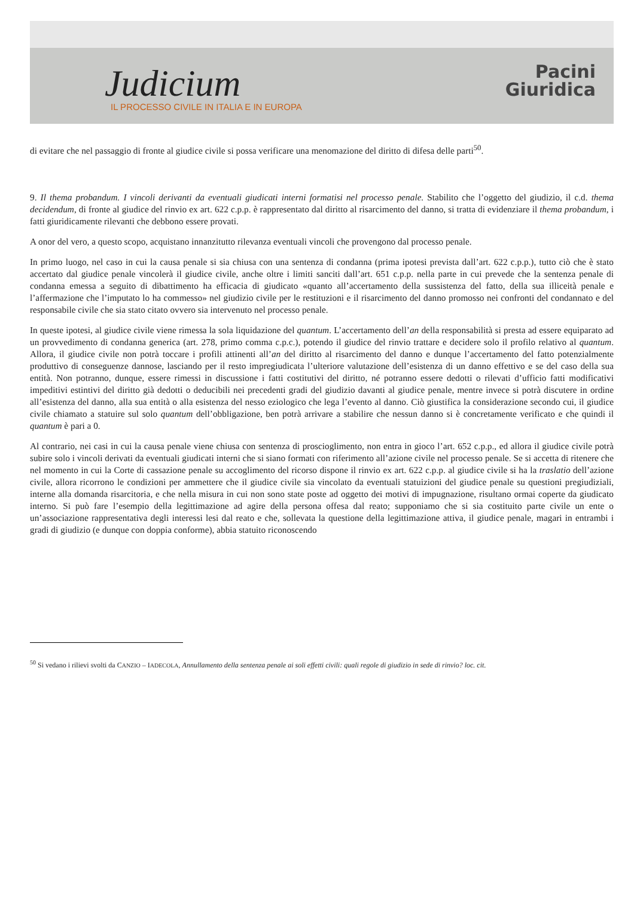Judicium
IL PROCESSO CIVILE IN ITALIA E IN EUROPA
Pacini
Giuridica
di evitare che nel passaggio di fronte al giudice civile si possa verificare una menomazione del diritto di difesa delle parti<sup>50</sup>.
9. Il thema probandum. I vincoli derivanti da eventuali giudicati interni formatisi nel processo penale. Stabilito che l’oggetto del giudizio, il c.d. thema decidendum, di fronte al giudice del rinvio ex art. 622 c.p.p. è rappresentato dal diritto al risarcimento del danno, si tratta di evidenziare il thema probandum, i fatti giuridicamente rilevanti che debbono essere provati.
A onor del vero, a questo scopo, acquistano innanzitutto rilevanza eventuali vincoli che provengono dal processo penale.
In primo luogo, nel caso in cui la causa penale si sia chiusa con una sentenza di condanna (prima ipotesi prevista dall’art. 622 c.p.p.), tutto ciò che è stato accertato dal giudice penale vincolerà il giudice civile, anche oltre i limiti sanciti dall’art. 651 c.p.p. nella parte in cui prevede che la sentenza penale di condanna emessa a seguito di dibattimento ha efficacia di giudicato «quanto all’accertamento della sussistenza del fatto, della sua illiceità penale e l’affermazione che l’imputato lo ha commesso» nel giudizio civile per le restituzioni e il risarcimento del danno promosso nei confronti del condannato e del responsabile civile che sia stato citato ovvero sia intervenuto nel processo penale.
In queste ipotesi, al giudice civile viene rimessa la sola liquidazione del quantum. L’accertamento dell’an della responsabilità si presta ad essere equiparato ad un provvedimento di condanna generica (art. 278, primo comma c.p.c.), potendo il giudice del rinvio trattare e decidere solo il profilo relativo al quantum. Allora, il giudice civile non potrà toccare i profili attinenti all’an del diritto al risarcimento del danno e dunque l’accertamento del fatto potenzialmente produttivo di conseguenze dannose, lasciando per il resto impregiudicata l’ulteriore valutazione dell’esistenza di un danno effettivo e se del caso della sua entità. Non potranno, dunque, essere rimessi in discussione i fatti costitutivi del diritto, né potranno essere dedotti o rilevati d’ufficio fatti modificativi impeditivi estintivi del diritto già dedotti o deducibili nei precedenti gradi del giudizio davanti al giudice penale, mentre invece si potrà discutere in ordine all’esistenza del danno, alla sua entità o alla esistenza del nesso eziologico che lega l’evento al danno. Ciò giustifica la considerazione secondo cui, il giudice civile chiamato a statuire sul solo quantum dell’obbligazione, ben potrà arrivare a stabilire che nessun danno si è concretamente verificato e che quindi il quantum è pari a 0.
Al contrario, nei casi in cui la causa penale viene chiusa con sentenza di proscioglimento, non entra in gioco l’art. 652 c.p.p., ed allora il giudice civile potrà subire solo i vincoli derivati da eventuali giudicati interni che si siano formati con riferimento all’azione civile nel processo penale. Se si accetta di ritenere che nel momento in cui la Corte di cassazione penale su accoglimento del ricorso dispone il rinvio ex art. 622 c.p.p. al giudice civile si ha la traslatio dell’azione civile, allora ricorrono le condizioni per ammettere che il giudice civile sia vincolato da eventuali statuizioni del giudice penale su questioni pregiudiziali, interne alla domanda risarcitoria, e che nella misura in cui non sono state poste ad oggetto dei motivi di impugnazione, risultano ormai coperte da giudicato interno. Si può fare l’esempio della legittimazione ad agire della persona offesa dal reato; supponiamo che si sia costituito parte civile un ente o un’associazione rappresentativa degli interessi lesi dal reato e che, sollevata la questione della legittimazione attiva, il giudice penale, magari in entrambi i gradi di giudizio (e dunque con doppia conforme), abbia statuito riconoscendo
<sup>50</sup> Si vedano i rilievi svolti da CANZIO – IADECOLA, Annullamento della sentenza penale ai soli effetti civili: quali regole di giudizio in sede di rinvio? loc. cit.